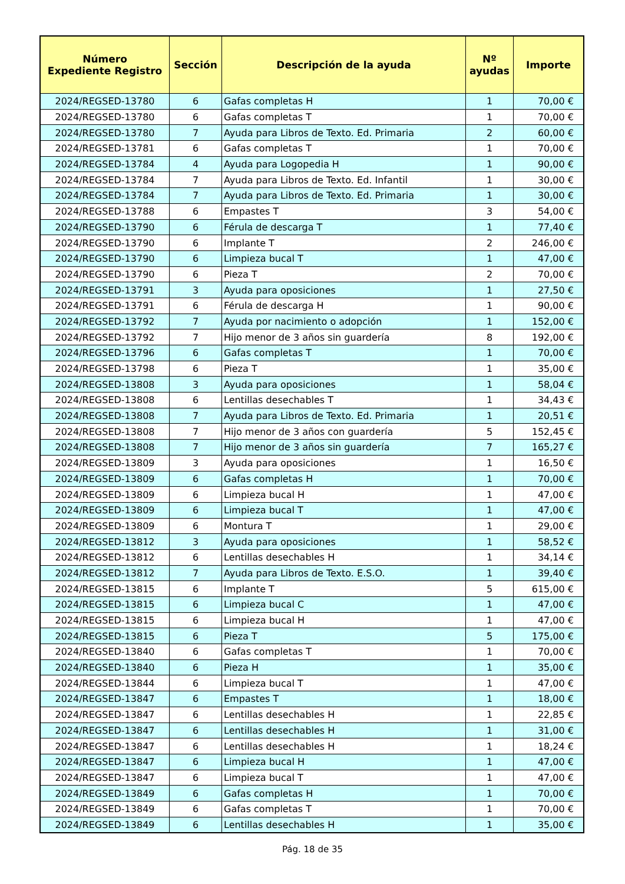| Número Expediente Registro | Sección | Descripción de la ayuda | Nº ayudas | Importe |
| --- | --- | --- | --- | --- |
| 2024/REGSED-13780 | 6 | Gafas completas H | 1 | 70,00 € |
| 2024/REGSED-13780 | 6 | Gafas completas T | 1 | 70,00 € |
| 2024/REGSED-13780 | 7 | Ayuda para Libros de Texto. Ed. Primaria | 2 | 60,00 € |
| 2024/REGSED-13781 | 6 | Gafas completas T | 1 | 70,00 € |
| 2024/REGSED-13784 | 4 | Ayuda para Logopedia H | 1 | 90,00 € |
| 2024/REGSED-13784 | 7 | Ayuda para Libros de Texto. Ed. Infantil | 1 | 30,00 € |
| 2024/REGSED-13784 | 7 | Ayuda para Libros de Texto. Ed. Primaria | 1 | 30,00 € |
| 2024/REGSED-13788 | 6 | Empastes T | 3 | 54,00 € |
| 2024/REGSED-13790 | 6 | Férula de descarga T | 1 | 77,40 € |
| 2024/REGSED-13790 | 6 | Implante T | 2 | 246,00 € |
| 2024/REGSED-13790 | 6 | Limpieza bucal T | 1 | 47,00 € |
| 2024/REGSED-13790 | 6 | Pieza T | 2 | 70,00 € |
| 2024/REGSED-13791 | 3 | Ayuda para oposiciones | 1 | 27,50 € |
| 2024/REGSED-13791 | 6 | Férula de descarga H | 1 | 90,00 € |
| 2024/REGSED-13792 | 7 | Ayuda por nacimiento o adopción | 1 | 152,00 € |
| 2024/REGSED-13792 | 7 | Hijo menor de 3 años sin guardería | 8 | 192,00 € |
| 2024/REGSED-13796 | 6 | Gafas completas T | 1 | 70,00 € |
| 2024/REGSED-13798 | 6 | Pieza T | 1 | 35,00 € |
| 2024/REGSED-13808 | 3 | Ayuda para oposiciones | 1 | 58,04 € |
| 2024/REGSED-13808 | 6 | Lentillas desechables T | 1 | 34,43 € |
| 2024/REGSED-13808 | 7 | Ayuda para Libros de Texto. Ed. Primaria | 1 | 20,51 € |
| 2024/REGSED-13808 | 7 | Hijo menor de 3 años con guardería | 5 | 152,45 € |
| 2024/REGSED-13808 | 7 | Hijo menor de 3 años sin guardería | 7 | 165,27 € |
| 2024/REGSED-13809 | 3 | Ayuda para oposiciones | 1 | 16,50 € |
| 2024/REGSED-13809 | 6 | Gafas completas H | 1 | 70,00 € |
| 2024/REGSED-13809 | 6 | Limpieza bucal H | 1 | 47,00 € |
| 2024/REGSED-13809 | 6 | Limpieza bucal T | 1 | 47,00 € |
| 2024/REGSED-13809 | 6 | Montura T | 1 | 29,00 € |
| 2024/REGSED-13812 | 3 | Ayuda para oposiciones | 1 | 58,52 € |
| 2024/REGSED-13812 | 6 | Lentillas desechables H | 1 | 34,14 € |
| 2024/REGSED-13812 | 7 | Ayuda para Libros de Texto. E.S.O. | 1 | 39,40 € |
| 2024/REGSED-13815 | 6 | Implante T | 5 | 615,00 € |
| 2024/REGSED-13815 | 6 | Limpieza bucal C | 1 | 47,00 € |
| 2024/REGSED-13815 | 6 | Limpieza bucal H | 1 | 47,00 € |
| 2024/REGSED-13815 | 6 | Pieza T | 5 | 175,00 € |
| 2024/REGSED-13840 | 6 | Gafas completas T | 1 | 70,00 € |
| 2024/REGSED-13840 | 6 | Pieza H | 1 | 35,00 € |
| 2024/REGSED-13844 | 6 | Limpieza bucal T | 1 | 47,00 € |
| 2024/REGSED-13847 | 6 | Empastes T | 1 | 18,00 € |
| 2024/REGSED-13847 | 6 | Lentillas desechables H | 1 | 22,85 € |
| 2024/REGSED-13847 | 6 | Lentillas desechables H | 1 | 31,00 € |
| 2024/REGSED-13847 | 6 | Lentillas desechables H | 1 | 18,24 € |
| 2024/REGSED-13847 | 6 | Limpieza bucal H | 1 | 47,00 € |
| 2024/REGSED-13847 | 6 | Limpieza bucal T | 1 | 47,00 € |
| 2024/REGSED-13849 | 6 | Gafas completas H | 1 | 70,00 € |
| 2024/REGSED-13849 | 6 | Gafas completas T | 1 | 70,00 € |
| 2024/REGSED-13849 | 6 | Lentillas desechables H | 1 | 35,00 € |
Pág. 18 de 35